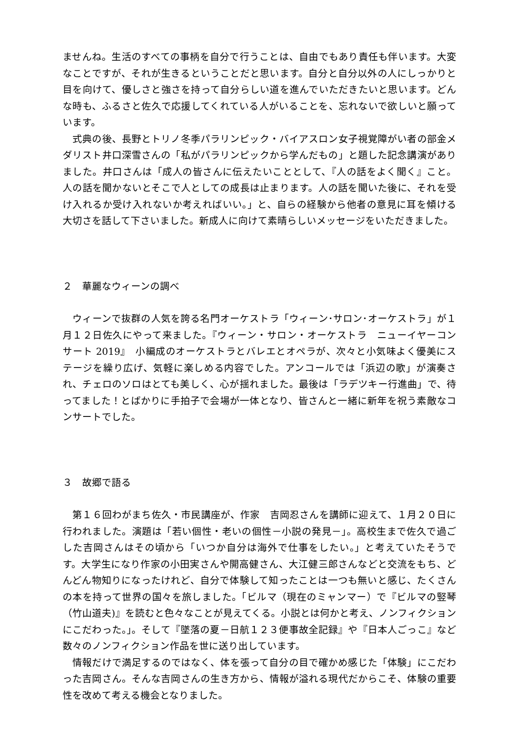ませんね。生活のすべての事柄を自分で行うことは、自由でもあり責任も伴います。大変なことですが、それが生きるということだと思います。自分と自分以外の人にしっかりと目を向けて、優しさと強さを持って自分らしい道を進んでいただきたいと思います。どんな時も、ふるさと佐久で応援してくれている人がいることを、忘れないで欲しいと願っています。
　式典の後、長野とトリノ冬季パラリンピック・バイアスロン女子視覚障がい者の部金メダリスト井口深雪さんの「私がパラリンピックから学んだもの」と題した記念講演がありました。井口さんは「成人の皆さんに伝えたいこととして、『人の話をよく聞く』こと。人の話を聞かないとそこで人としての成長は止まります。人の話を聞いた後に、それを受け入れるか受け入れないか考えればいい。」と、自らの経験から他者の意見に耳を傾ける大切さを話して下さいました。新成人に向けて素晴らしいメッセージをいただきました。
２　華麗なウィーンの調べ
　ウィーンで抜群の人気を誇る名門オーケストラ「ウィーン･サロン･オーケストラ」が１月１２日佐久にやって来ました。『ウィーン・サロン・オーケストラ　ニューイヤーコンサート 2019』　小編成のオーケストラとバレエとオペラが、次々と小気味よく優美にステージを繰り広げ、気軽に楽しめる内容でした。アンコールでは「浜辺の歌」が演奏され、チェロのソロはとても美しく、心が揺れました。最後は「ラデツキー行進曲」で、待ってました！とばかりに手拍子で会場が一体となり、皆さんと一緒に新年を祝う素敵なコンサートでした。
３　故郷で語る
　第１６回わがまち佐久・市民講座が、作家　吉岡忍さんを講師に迎えて、１月２０日に行われました。演題は「若い個性・老いの個性－小説の発見－」。高校生まで佐久で過ごした吉岡さんはその頃から「いつか自分は海外で仕事をしたい。」と考えていたそうです。大学生になり作家の小田実さんや開高健さん、大江健三郎さんなどと交流をもち、どんどん物知りになったけれど、自分で体験して知ったことは一つも無いと感じ、たくさんの本を持って世界の国々を旅しました。「ビルマ（現在のミャンマー）で『ビルマの竪琴　（竹山道夫)』を読むと色々なことが見えてくる。小説とは何かと考え、ノンフィクションにこだわった。」。そして『墜落の夏－日航１２３便事故全記録』や『日本人ごっこ』など数々のノンフィクション作品を世に送り出しています。
　情報だけで満足するのではなく、体を張って自分の目で確かめ感じた「体験」にこだわった吉岡さん。そんな吉岡さんの生き方から、情報が溢れる現代だからこそ、体験の重要性を改めて考える機会となりました。